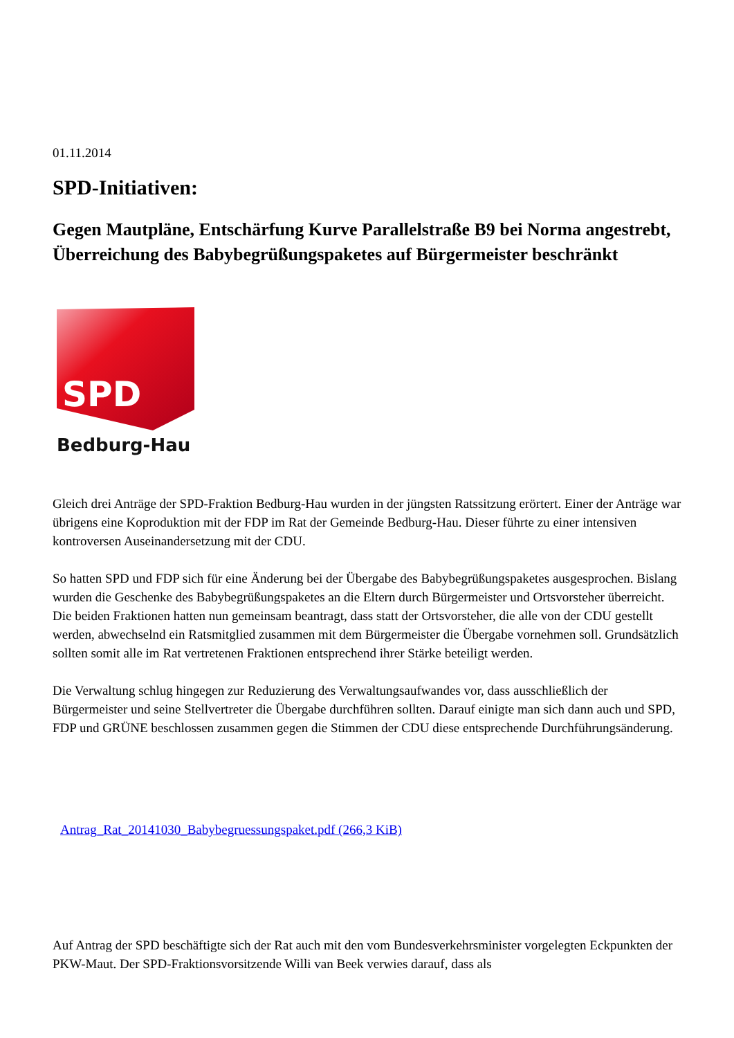01.11.2014
SPD-Initiativen:
Gegen Mautpläne, Entschärfung Kurve Parallelstraße B9 bei Norma angestrebt, Überreichung des Babybegrüßungspaketes auf Bürgermeister beschränkt
SPD
Bedburg-Hau
Gleich drei Anträge der SPD-Fraktion Bedburg-Hau wurden in der jüngsten Ratssitzung erörtert. Einer der Anträge war übrigens eine Koproduktion mit der FDP im Rat der Gemeinde Bedburg-Hau. Dieser führte zu einer intensiven kontroversen Auseinandersetzung mit der CDU.
So hatten SPD und FDP sich für eine Änderung bei der Übergabe des Babybegrüßungspaketes ausgesprochen. Bislang wurden die Geschenke des Babybegrüßungspaketes an die Eltern durch Bürgermeister und Ortsvorsteher überreicht. Die beiden Fraktionen hatten nun gemeinsam beantragt, dass statt der Ortsvorsteher, die alle von der CDU gestellt werden, abwechselnd ein Ratsmitglied zusammen mit dem Bürgermeister die Übergabe vornehmen soll. Grundsätzlich sollten somit alle im Rat vertretenen Fraktionen entsprechend ihrer Stärke beteiligt werden.
Die Verwaltung schlug hingegen zur Reduzierung des Verwaltungsaufwandes vor, dass ausschließlich der Bürgermeister und seine Stellvertreter die Übergabe durchführen sollten. Darauf einigte man sich dann auch und SPD, FDP und GRÜNE beschlossen zusammen gegen die Stimmen der CDU diese entsprechende Durchführungsänderung.
Antrag_Rat_20141030_Babybegruessungspaket.pdf (266,3 KiB)
Auf Antrag der SPD beschäftigte sich der Rat auch mit den vom Bundesverkehrsminister vorgelegten Eckpunkten der PKW-Maut. Der SPD-Fraktionsvorsitzende Willi van Beek verwies darauf, dass als